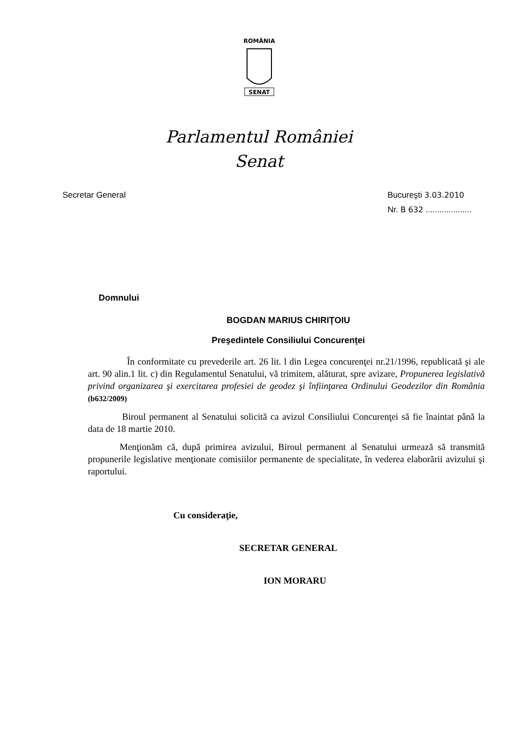ROMÂNIA
SENAT
Parlamentul României
Senat
Secretar General Bucureşti 3.03.2010
Nr. B 632 ....................
Domnului
BOGDAN MARIUS CHIRIŢOIU
Preşedintele Consiliului Concurenţei
În conformitate cu prevederile art. 26 lit. l din Legea concurenţei nr.21/1996, republicată şi ale art. 90 alin.1 lit. c) din Regulamentul Senatului, vă trimitem, alăturat, spre avizare, Propunerea legislativă privind organizarea şi exercitarea profesiei de geodez şi înfiinţarea Ordinului Geodezilor din România (b632/2009)
Biroul permanent al Senatului solicită ca avizul Consiliului Concurenţei să fie înaintat până la data de 18 martie 2010.
Menţionăm că, după primirea avizului, Biroul permanent al Senatului urmează să transmită propunerile legislative menţionate comisiilor permanente de specialitate, în vederea elaborării avizului şi raportului.
Cu consideraţie,
SECRETAR GENERAL
ION MORARU